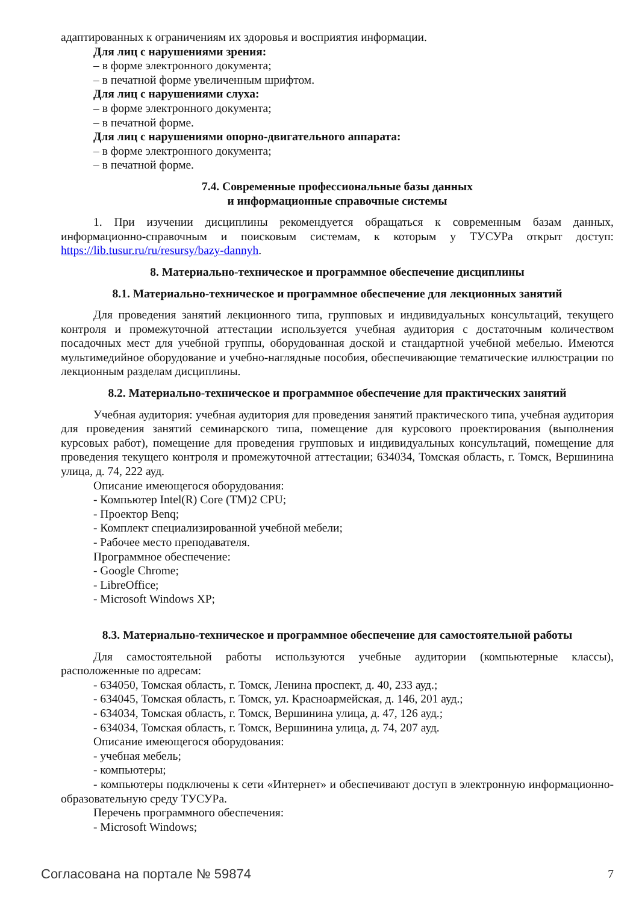адаптированных к ограничениям их здоровья и восприятия информации.
Для лиц с нарушениями зрения:
– в форме электронного документа;
– в печатной форме увеличенным шрифтом.
Для лиц с нарушениями слуха:
– в форме электронного документа;
– в печатной форме.
Для лиц с нарушениями опорно-двигательного аппарата:
– в форме электронного документа;
– в печатной форме.
7.4. Современные профессиональные базы данных
и информационные справочные системы
1. При изучении дисциплины рекомендуется обращаться к современным базам данных, информационно-справочным и поисковым системам, к которым у ТУСУРа открыт доступ: https://lib.tusur.ru/ru/resursy/bazy-dannyh.
8. Материально-техническое и программное обеспечение дисциплины
8.1. Материально-техническое и программное обеспечение для лекционных занятий
Для проведения занятий лекционного типа, групповых и индивидуальных консультаций, текущего контроля и промежуточной аттестации используется учебная аудитория с достаточным количеством посадочных мест для учебной группы, оборудованная доской и стандартной учебной мебелью. Имеются мультимедийное оборудование и учебно-наглядные пособия, обеспечивающие тематические иллюстрации по лекционным разделам дисциплины.
8.2. Материально-техническое и программное обеспечение для практических занятий
Учебная аудитория: учебная аудитория для проведения занятий практического типа, учебная аудитория для проведения занятий семинарского типа, помещение для курсового проектирования (выполнения курсовых работ), помещение для проведения групповых и индивидуальных консультаций, помещение для проведения текущего контроля и промежуточной аттестации; 634034, Томская область, г. Томск, Вершинина улица, д. 74, 222 ауд.
Описание имеющегося оборудования:
- Компьютер Intel(R) Core (TM)2 CPU;
- Проектор Benq;
- Комплект специализированной учебной мебели;
- Рабочее место преподавателя.
Программное обеспечение:
- Google Chrome;
- LibreOffice;
- Microsoft Windows XP;
8.3. Материально-техническое и программное обеспечение для самостоятельной работы
Для самостоятельной работы используются учебные аудитории (компьютерные классы), расположенные по адресам:
- 634050, Томская область, г. Томск, Ленина проспект, д. 40, 233 ауд.;
- 634045, Томская область, г. Томск, ул. Красноармейская, д. 146, 201 ауд.;
- 634034, Томская область, г. Томск, Вершинина улица, д. 47, 126 ауд.;
- 634034, Томская область, г. Томск, Вершинина улица, д. 74, 207 ауд.
Описание имеющегося оборудования:
- учебная мебель;
- компьютеры;
- компьютеры подключены к сети «Интернет» и обеспечивают доступ в электронную информационно-образовательную среду ТУСУРа.
Перечень программного обеспечения:
- Microsoft Windows;
Согласована на портале № 59874 7